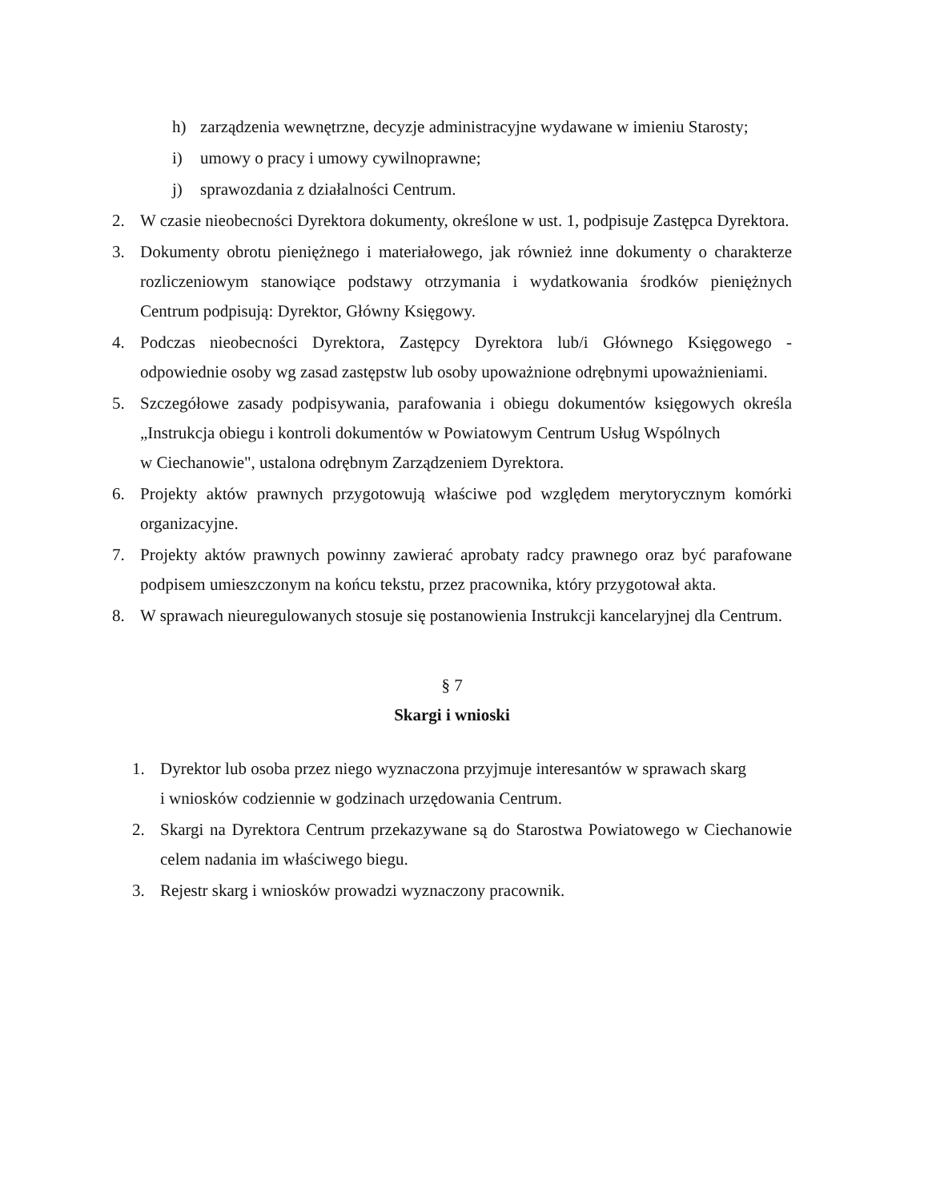h) zarządzenia wewnętrzne, decyzje administracyjne wydawane w imieniu Starosty;
i) umowy o pracy i umowy cywilnoprawne;
j) sprawozdania z działalności Centrum.
2. W czasie nieobecności Dyrektora dokumenty, określone w ust. 1, podpisuje Zastępca Dyrektora.
3. Dokumenty obrotu pieniężnego i materiałowego, jak również inne dokumenty o charakterze rozliczeniowym stanowiące podstawy otrzymania i wydatkowania środków pieniężnych Centrum podpisują: Dyrektor, Główny Księgowy.
4. Podczas nieobecności Dyrektora, Zastępcy Dyrektora lub/i Głównego Księgowego - odpowiednie osoby wg zasad zastępstw lub osoby upoważnione odrębnymi upoważnieniami.
5. Szczegółowe zasady podpisywania, parafowania i obiegu dokumentów księgowych określa „Instrukcja obiegu i kontroli dokumentów w Powiatowym Centrum Usług Wspólnych
w Ciechanowie", ustalona odrębnym Zarządzeniem Dyrektora.
6. Projekty aktów prawnych przygotowują właściwe pod względem merytorycznym komórki organizacyjne.
7. Projekty aktów prawnych powinny zawierać aprobaty radcy prawnego oraz być parafowane podpisem umieszczonym na końcu tekstu, przez pracownika, który przygotował akta.
8. W sprawach nieuregulowanych stosuje się postanowienia Instrukcji kancelaryjnej dla Centrum.
§ 7
Skargi i wnioski
1. Dyrektor lub osoba przez niego wyznaczona przyjmuje interesantów w sprawach skarg
i wniosków codziennie w godzinach urzędowania Centrum.
2. Skargi na Dyrektora Centrum przekazywane są do Starostwa Powiatowego w Ciechanowie celem nadania im właściwego biegu.
3. Rejestr skarg i wniosków prowadzi wyznaczony pracownik.